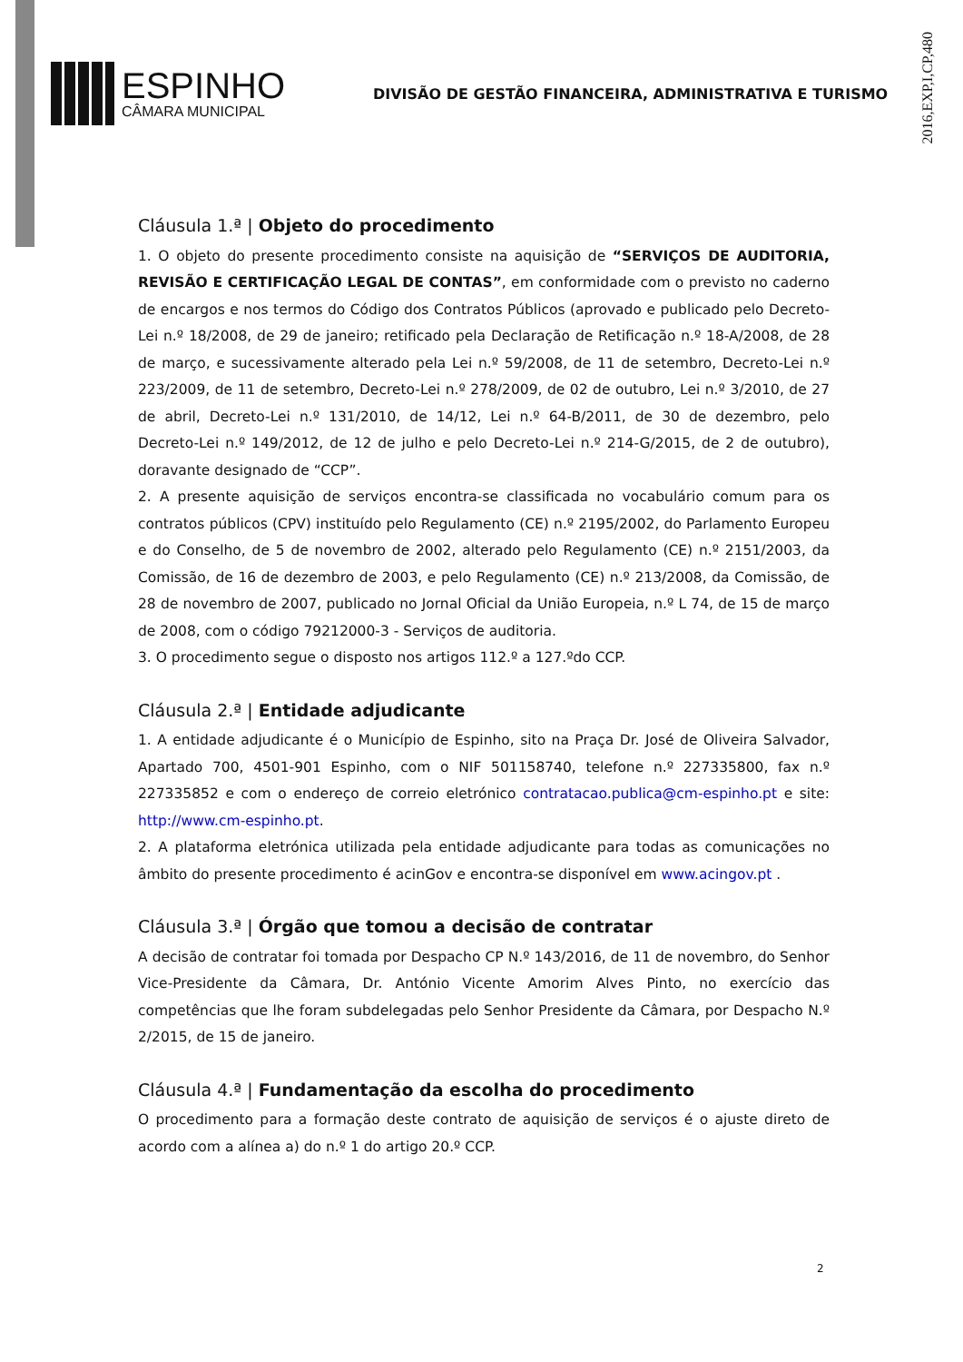ESPINHO
CÂMARA MUNICIPAL
DIVISÃO DE GESTÃO FINANCEIRA, ADMINISTRATIVA E TURISMO
2016,EXP,I,CP,480
Cláusula 1.ª | Objeto do procedimento
1. O objeto do presente procedimento consiste na aquisição de “SERVIÇOS DE AUDITORIA, REVISÃO E CERTIFICAÇÃO LEGAL DE CONTAS”, em conformidade com o previsto no caderno de encargos e nos termos do Código dos Contratos Públicos (aprovado e publicado pelo Decreto-Lei n.º 18/2008, de 29 de janeiro; retificado pela Declaração de Retificação n.º 18-A/2008, de 28 de março, e sucessivamente alterado pela Lei n.º 59/2008, de 11 de setembro, Decreto-Lei n.º 223/2009, de 11 de setembro, Decreto-Lei n.º 278/2009, de 02 de outubro, Lei n.º 3/2010, de 27 de abril, Decreto-Lei n.º 131/2010, de 14/12, Lei n.º 64-B/2011, de 30 de dezembro, pelo Decreto-Lei n.º 149/2012, de 12 de julho e pelo Decreto-Lei n.º 214-G/2015, de 2 de outubro), doravante designado de “CCP”.
2. A presente aquisição de serviços encontra-se classificada no vocabulário comum para os contratos públicos (CPV) instituído pelo Regulamento (CE) n.º 2195/2002, do Parlamento Europeu e do Conselho, de 5 de novembro de 2002, alterado pelo Regulamento (CE) n.º 2151/2003, da Comissão, de 16 de dezembro de 2003, e pelo Regulamento (CE) n.º 213/2008, da Comissão, de 28 de novembro de 2007, publicado no Jornal Oficial da União Europeia, n.º L 74, de 15 de março de 2008, com o código 79212000-3 - Serviços de auditoria.
3. O procedimento segue o disposto nos artigos 112.º a 127.ºdo CCP.
Cláusula 2.ª | Entidade adjudicante
1. A entidade adjudicante é o Município de Espinho, sito na Praça Dr. José de Oliveira Salvador, Apartado 700, 4501-901 Espinho, com o NIF 501158740, telefone n.º 227335800, fax n.º 227335852 e com o endereço de correio eletrónico contratacao.publica@cm-espinho.pt e site: http://www.cm-espinho.pt.
2. A plataforma eletrónica utilizada pela entidade adjudicante para todas as comunicações no âmbito do presente procedimento é acinGov e encontra-se disponível em www.acingov.pt .
Cláusula 3.ª | Órgão que tomou a decisão de contratar
A decisão de contratar foi tomada por Despacho CP N.º 143/2016, de 11 de novembro, do Senhor Vice-Presidente da Câmara, Dr. António Vicente Amorim Alves Pinto, no exercício das competências que lhe foram subdelegadas pelo Senhor Presidente da Câmara, por Despacho N.º 2/2015, de 15 de janeiro.
Cláusula 4.ª | Fundamentação da escolha do procedimento
O procedimento para a formação deste contrato de aquisição de serviços é o ajuste direto de acordo com a alínea a) do n.º 1 do artigo 20.º CCP.
2